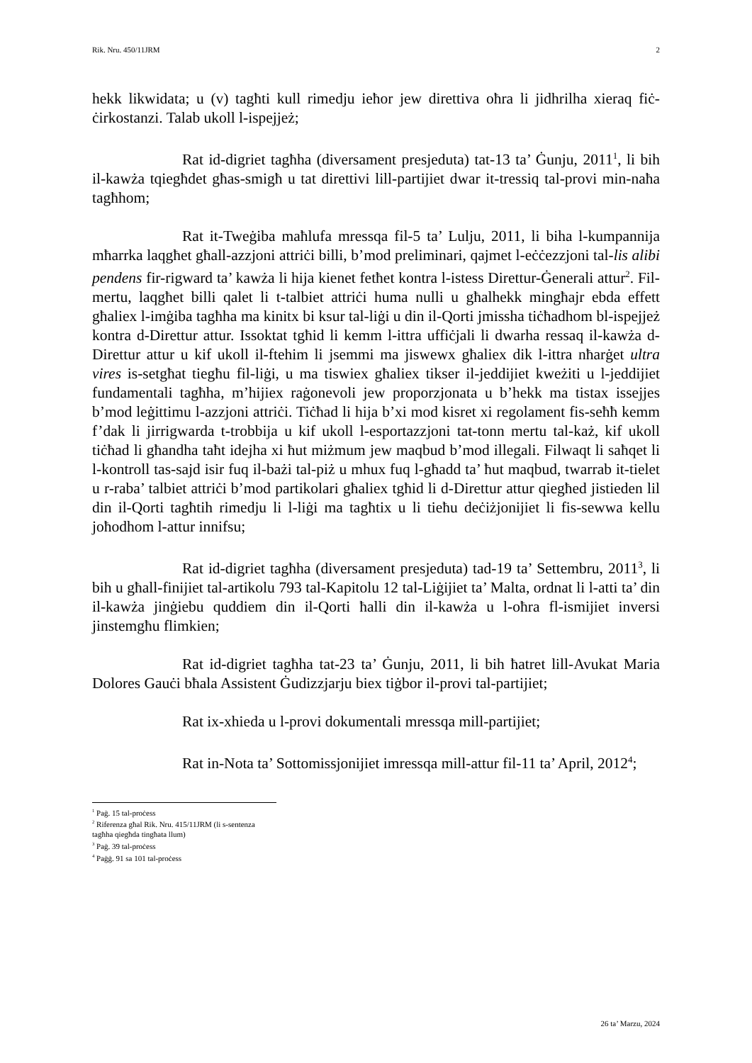Rik. Nru. 450/11JRM 2
hekk likwidata; u (v) tagħti kull rimedju ieħor jew direttiva oħra li jidhrilha xieraq fiċ-ċirkostanzi. Talab ukoll l-ispejjeż;
Rat id-digriet tagħha (diversament presjeduta) tat-13 ta’ Ġunju, 2011<sup>1</sup>, li bih il-kawża tqiegħdet għas-smigħ u tat direttivi lill-partijiet dwar it-tressiq tal-provi min-naħa tagħhom;
Rat it-Tweġiba maħlufa mressqa fil-5 ta’ Lulju, 2011, li biha l-kumpannija mħarrka laqgħet għall-azzjoni attriċi billi, b’mod preliminari, qajmet l-eċċezzjoni tal-lis alibi pendens fir-rigward ta’ kawża li hija kienet fetħet kontra l-istess Direttur-Ġenerali attur<sup>2</sup>. Fil-mertu, laqgħet billi qalet li t-talbiet attriċi huma nulli u għalhekk mingħajr ebda effett għaliex l-imġiba tagħha ma kinitx bi ksur tal-liġi u din il-Qorti jmissha tiċħadhom bl-ispejjeż kontra d-Direttur attur. Issoktat tgħid li kemm l-ittra uffiċjali li dwarha ressaq il-kawża d-Direttur attur u kif ukoll il-ftehim li jsemmi ma jiswewx għaliex dik l-ittra nħarġet ultra vires is-setgħat tiegħu fil-liġi, u ma tiswiex għaliex tikser il-jeddijiet kweżiti u l-jeddijiet fundamentali tagħha, m’hijiex raġonevoli jew proporzjonata u b’hekk ma tistax issejjes b’mod leġittimu l-azzjoni attriċi. Tiċħad li hija b’xi mod kisret xi regolament fis-seħħ kemm f’dak li jirrigwarda t-trobbija u kif ukoll l-esportazzjoni tat-tonn mertu tal-każ, kif ukoll tiċħad li għandha taħt idejha xi ħut miżmum jew maqbud b’mod illegali. Filwaqt li saħqet li l-kontroll tas-sajd isir fuq il-bażi tal-piż u mhux fuq l-għadd ta’ ħut maqbud, twarrab it-tielet u r-raba’ talbiet attriċi b’mod partikolari għaliex tgħid li d-Direttur attur qiegħed jistieden lil din il-Qorti tagħtih rimedju li l-liġi ma tagħtix u li tieħu deċiżjonijiet li fis-sewwa kellu joħodhom l-attur innifsu;
Rat id-digriet tagħha (diversament presjeduta) tad-19 ta’ Settembru, 2011<sup>3</sup>, li bih u għall-finijiet tal-artikolu 793 tal-Kapitolu 12 tal-Liġijiet ta’ Malta, ordnat li l-atti ta’ din il-kawża jinġiebu quddiem din il-Qorti ħalli din il-kawża u l-oħra fl-ismijiet inversi jinstemgħu flimkien;
Rat id-digriet tagħha tat-23 ta’ Ġunju, 2011, li bih ħatret lill-Avukat Maria Dolores Gauċi bħala Assistent Ġudizzjarju biex tiġbor il-provi tal-partijiet;
Rat ix-xhieda u l-provi dokumentali mressqa mill-partijiet;
Rat in-Nota ta’ Sottomissjonijiet imressqa mill-attur fil-11 ta’ April, 2012<sup>4</sup>;
<sup>1</sup> Paġ. 15 tal-proċess
<sup>2</sup> Riferenza għal Rik. Nru. 415/11JRM (li s-sentenza tagħha qiegħda tingħata llum)
<sup>3</sup> Paġ. 39 tal-proċess
<sup>4</sup> Paġġ. 91 sa 101 tal-proċess
26 ta’ Marzu, 2024